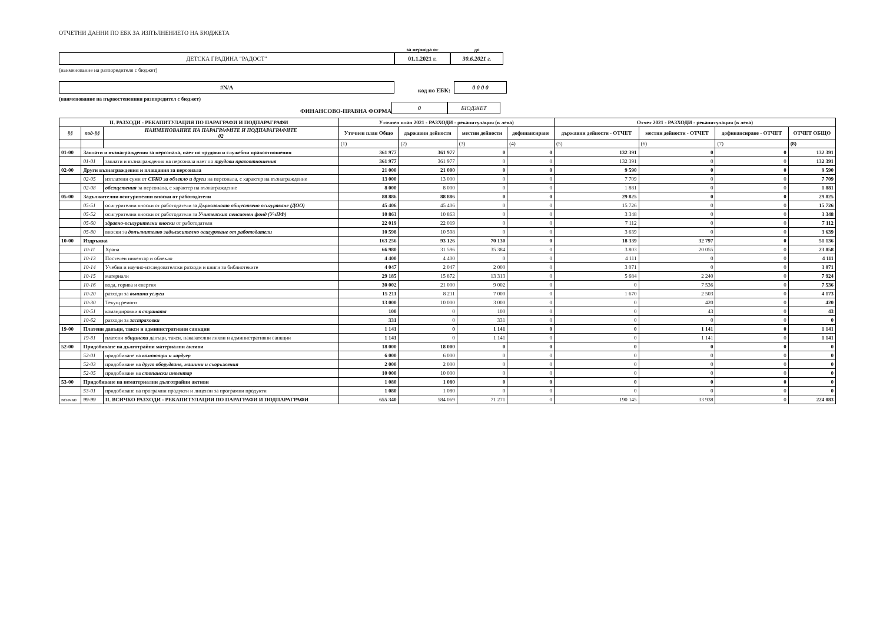ОТЧЕТНИ ДАННИ ПО ЕБК ЗА ИЗПЪЛНЕНИЕТО НА БЮДЖЕТА
ДЕТСКА ГРАДИНА "РАДОСТ"
за периода от
01.1.2021 г.
до
30.6.2021 г.
(наименование на разпоредителя с бюджет)
#N/A
код по ЕБК:
0 0 0 0
(наименование на първостепенния разпоредител с бюджет)
ФИНАНСОВО-ПРАВНА ФОРМА
0
БЮДЖЕТ
| II. РАЗХОДИ - РЕКАПИТУЛАЦИЯ ПО ПАРАГРАФИ И ПОДПАРАГРАФИ | | | Уточнен план 2021 - РАЗХОДИ - рекапитулация (в лева) | | | | Отчет 2021 - РАЗХОДИ - рекапитулация (в лева) | | | |
| --- | --- | --- | --- | --- | --- | --- | --- | --- | --- | --- |
| §§ | под-§§ | НАИМЕНОВАНИЕ НА ПАРАГРАФИТЕ И ПОДПАРАГРАФИТЕ 02 | Уточнен план Общо | държавни дейности | местни дейности | дофинансиране | държавни дейности - ОТЧЕТ | местни дейности - ОТЧЕТ | дофинансиране - ОТЧЕТ | ОТЧЕТ ОБЩО |
| | | | (1) | (2) | (3) | (4) | (5) | (6) | (7) | (8) |
| 01-00 | Заплати и възнаграждения за персонала, нает по трудови и служебни правоотношения | | 361 977 | 361 977 | 0 | 0 | 132 391 | 0 | 0 | 132 391 |
| | 01-01 | заплати и възнаграждения на персонала нает по трудови правоотношения | 361 977 | 361 977 | 0 | 0 | 132 391 | 0 | 0 | 132 391 |
| 02-00 | Други възнаграждения и плащания за персонала | | 21 000 | 21 000 | 0 | 0 | 9 590 | 0 | 0 | 9 590 |
| | 02-05 | изплатени суми от СБКО за облекло и други на персонала, с характер на възнаграждение | 13 000 | 13 000 | 0 | 0 | 7 709 | 0 | 0 | 7 709 |
| | 02-08 | обезщетения за персонала, с характер на възнаграждение | 8 000 | 8 000 | 0 | 0 | 1 881 | 0 | 0 | 1 881 |
| 05-00 | Задължителни осигурителни вноски от работодатели | | 88 886 | 88 886 | 0 | 0 | 29 825 | 0 | 0 | 29 825 |
| | 05-51 | осигурителни вноски от работодатели за Държавното обществено осигуряване (ДОО) | 45 406 | 45 406 | 0 | 0 | 15 726 | 0 | 0 | 15 726 |
| | 05-52 | осигурителни вноски от работодатели за Учителския пенсионен фонд (УчПФ) | 10 863 | 10 863 | 0 | 0 | 3 348 | 0 | 0 | 3 348 |
| | 05-60 | здравно-осигурителни вноски от работодатели | 22 019 | 22 019 | 0 | 0 | 7 112 | 0 | 0 | 7 112 |
| | 05-80 | вноски за допълнително задължително осигуряване от работодатели | 10 598 | 10 598 | 0 | 0 | 3 639 | 0 | 0 | 3 639 |
| 10-00 | Издръжка | | 163 256 | 93 126 | 70 130 | 0 | 18 339 | 32 797 | 0 | 51 136 |
| | 10-11 | Храна | 66 980 | 31 596 | 35 384 | 0 | 3 803 | 20 055 | 0 | 23 858 |
| | 10-13 | Постелен инвентар и облекло | 4 400 | 4 400 | 0 | 0 | 4 111 | 0 | 0 | 4 111 |
| | 10-14 | Учебни и научно-изследователски разходи и книги за библиотеките | 4 047 | 2 047 | 2 000 | 0 | 3 071 | 0 | 0 | 3 071 |
| | 10-15 | материали | 29 185 | 15 872 | 13 313 | 0 | 5 684 | 2 240 | 0 | 7 924 |
| | 10-16 | вода, горива и енергия | 30 002 | 21 000 | 9 002 | 0 | 0 | 7 536 | 0 | 7 536 |
| | 10-20 | разходи за външни услуги | 15 211 | 8 211 | 7 000 | 0 | 1 670 | 2 503 | 0 | 4 173 |
| | 10-30 | Текущ ремонт | 13 000 | 10 000 | 3 000 | 0 | 0 | 420 | 0 | 420 |
| | 10-51 | командировки в страната | 100 | 0 | 100 | 0 | 0 | 43 | 0 | 43 |
| | 10-62 | разходи за застраховки | 331 | 0 | 331 | 0 | 0 | 0 | 0 | 0 |
| 19-00 | Платени данъци, такси и административни санкции | | 1 141 | 0 | 1 141 | 0 | 0 | 1 141 | 0 | 1 141 |
| | 19-81 | платени общински данъци, такси, наказателни лихви и административни санкции | 1 141 | 0 | 1 141 | 0 | 0 | 1 141 | 0 | 1 141 |
| 52-00 | Придобиване на дълготрайни материални активи | | 18 000 | 18 000 | 0 | 0 | 0 | 0 | 0 | 0 |
| | 52-01 | придобиване на компютри и хардуер | 6 000 | 6 000 | 0 | 0 | 0 | 0 | 0 | 0 |
| | 52-03 | придобиване на друго оборудване, машини и съоръжения | 2 000 | 2 000 | 0 | 0 | 0 | 0 | 0 | 0 |
| | 52-05 | придобиване на стопански инвентар | 10 000 | 10 000 | 0 | 0 | 0 | 0 | 0 | 0 |
| 53-00 | Придобиване на нематериални дълготрайни активи | | 1 080 | 1 080 | 0 | 0 | 0 | 0 | 0 | 0 |
| | 53-01 | придобиване на програмни продукти и лицензи за програмни продукти | 1 080 | 1 080 | 0 | 0 | 0 | 0 | 0 | 0 |
| всичко | 99-99 | II. ВСИЧКО РАЗХОДИ - РЕКАПИТУЛАЦИЯ ПО ПАРАГРАФИ И ПОДПАРАГРАФИ | 655 340 | 584 069 | 71 271 | 0 | 190 145 | 33 938 | 0 | 224 083 |